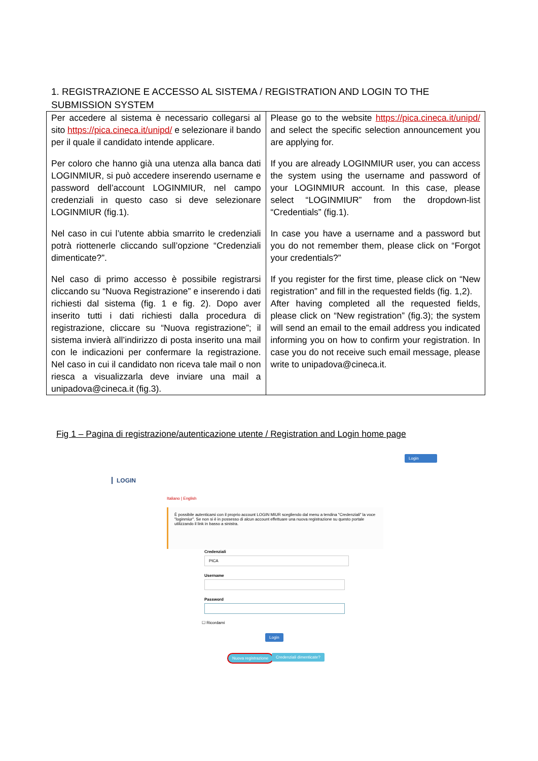1. REGISTRAZIONE E ACCESSO AL SISTEMA / REGISTRATION AND LOGIN TO THE SUBMISSION SYSTEM
| Per accedere al sistema è necessario collegarsi al sito https://pica.cineca.it/unipd/ e selezionare il bando per il quale il candidato intende applicare. Per coloro che hanno già una utenza alla banca dati LOGINMIUR, si può accedere inserendo username e password dell’account LOGINMIUR, nel campo credenziali in questo caso si deve selezionare LOGINMIUR (fig.1). Nel caso in cui l’utente abbia smarrito le credenziali potrà riottenerle cliccando sull’opzione “Credenziali dimenticate?”. Nel caso di primo accesso è possibile registrarsi cliccando su “Nuova Registrazione” e inserendo i dati richiesti dal sistema (fig. 1 e fig. 2). Dopo aver inserito tutti i dati richiesti dalla procedura di registrazione, cliccare su “Nuova registrazione”; il sistema invierà all’indirizzo di posta inserito una mail con le indicazioni per confermare la registrazione. Nel caso in cui il candidato non riceva tale mail o non riesca a visualizzarla deve inviare una mail a unipadova@cineca.it (fig.3). | Please go to the website https://pica.cineca.it/unipd/ and select the specific selection announcement you are applying for. If you are already LOGINMIUR user, you can access the system using the username and password of your LOGINMIUR account. In this case, please select “LOGINMIUR” from the dropdown-list “Credentials” (fig.1). In case you have a username and a password but you do not remember them, please click on “Forgot your credentials?” If you register for the first time, please click on “New registration” and fill in the requested fields (fig. 1,2). After having completed all the requested fields, please click on “New registration” (fig.3); the system will send an email to the email address you indicated informing you on how to confirm your registration. In case you do not receive such email message, please write to unipadova@cineca.it. |
Fig 1 – Pagina di registrazione/autenticazione utente / Registration and Login home page
Login
LOGIN
Italiano | English
È possibile autenticarsi con il proprio account LOGIN MIUR scegliendo dal menu a tendina "Credenziali" la voce "loginmiur". Se non si è in possesso di alcun account effettuare una nuova registrazione su questo portale utilizzando il link in basso a sinistra.
Credenziali
PICA
Username
Password
☐ Ricordami
Login
Nuova registrazione Credenziali dimenticate?